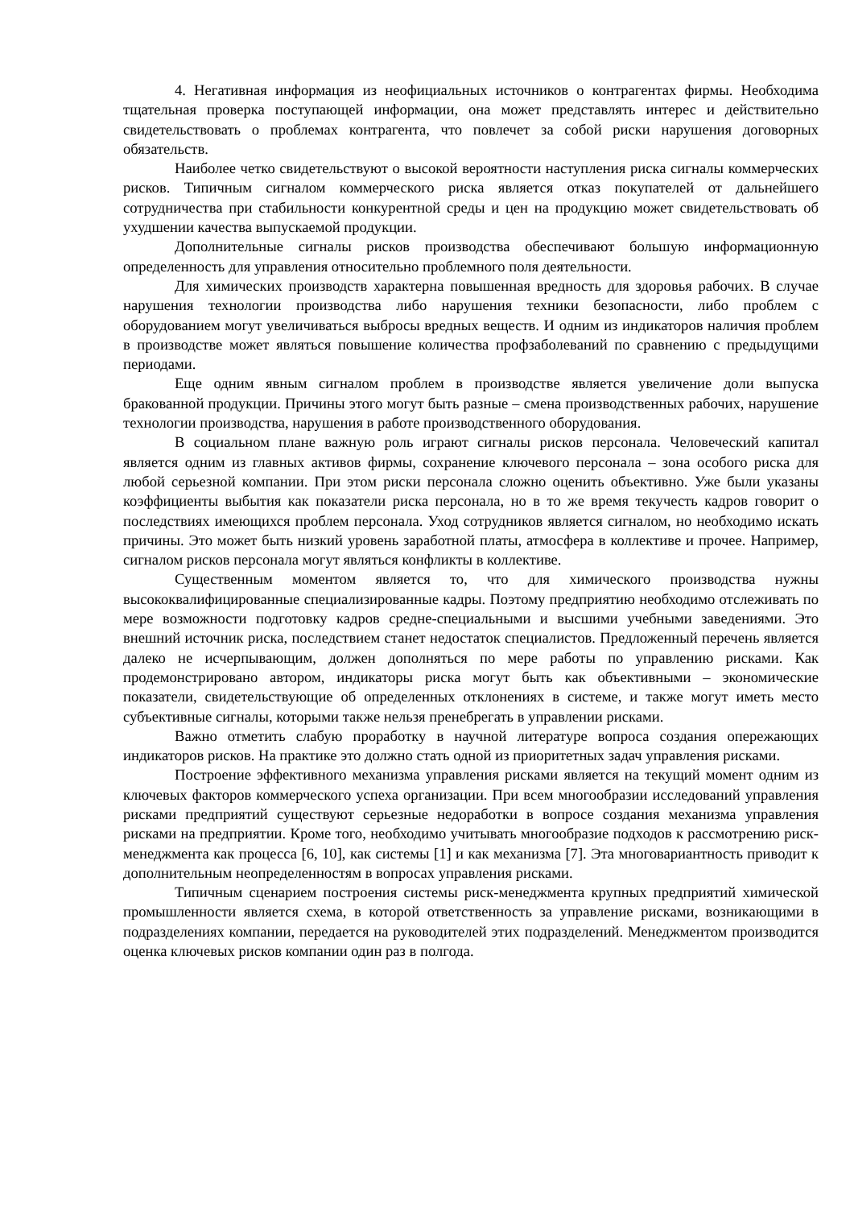4. Негативная информация из неофициальных источников о контрагентах фирмы. Необходима тщательная проверка поступающей информации, она может представлять интерес и действительно свидетельствовать о проблемах контрагента, что повлечет за собой риски нарушения договорных обязательств.
Наиболее четко свидетельствуют о высокой вероятности наступления риска сигналы коммерческих рисков. Типичным сигналом коммерческого риска является отказ покупателей от дальнейшего сотрудничества при стабильности конкурентной среды и цен на продукцию может свидетельствовать об ухудшении качества выпускаемой продукции.
Дополнительные сигналы рисков производства обеспечивают большую информационную определенность для управления относительно проблемного поля деятельности.
Для химических производств характерна повышенная вредность для здоровья рабочих. В случае нарушения технологии производства либо нарушения техники безопасности, либо проблем с оборудованием могут увеличиваться выбросы вредных веществ. И одним из индикаторов наличия проблем в производстве может являться повышение количества профзаболеваний по сравнению с предыдущими периодами.
Еще одним явным сигналом проблем в производстве является увеличение доли выпуска бракованной продукции. Причины этого могут быть разные – смена производственных рабочих, нарушение технологии производства, нарушения в работе производственного оборудования.
В социальном плане важную роль играют сигналы рисков персонала. Человеческий капитал является одним из главных активов фирмы, сохранение ключевого персонала – зона особого риска для любой серьезной компании. При этом риски персонала сложно оценить объективно. Уже были указаны коэффициенты выбытия как показатели риска персонала, но в то же время текучесть кадров говорит о последствиях имеющихся проблем персонала. Уход сотрудников является сигналом, но необходимо искать причины. Это может быть низкий уровень заработной платы, атмосфера в коллективе и прочее. Например, сигналом рисков персонала могут являться конфликты в коллективе.
Существенным моментом является то, что для химического производства нужны высококвалифицированные специализированные кадры. Поэтому предприятию необходимо отслеживать по мере возможности подготовку кадров средне-специальными и высшими учебными заведениями. Это внешний источник риска, последствием станет недостаток специалистов. Предложенный перечень является далеко не исчерпывающим, должен дополняться по мере работы по управлению рисками. Как продемонстрировано автором, индикаторы риска могут быть как объективными – экономические показатели, свидетельствующие об определенных отклонениях в системе, и также могут иметь место субъективные сигналы, которыми также нельзя пренебрегать в управлении рисками.
Важно отметить слабую проработку в научной литературе вопроса создания опережающих индикаторов рисков. На практике это должно стать одной из приоритетных задач управления рисками.
Построение эффективного механизма управления рисками является на текущий момент одним из ключевых факторов коммерческого успеха организации. При всем многообразии исследований управления рисками предприятий существуют серьезные недоработки в вопросе создания механизма управления рисками на предприятии. Кроме того, необходимо учитывать многообразие подходов к рассмотрению риск-менеджмента как процесса [6, 10], как системы [1] и как механизма [7]. Эта многовариантность приводит к дополнительным неопределенностям в вопросах управления рисками.
Типичным сценарием построения системы риск-менеджмента крупных предприятий химической промышленности является схема, в которой ответственность за управление рисками, возникающими в подразделениях компании, передается на руководителей этих подразделений. Менеджментом производится оценка ключевых рисков компании один раз в полгода.